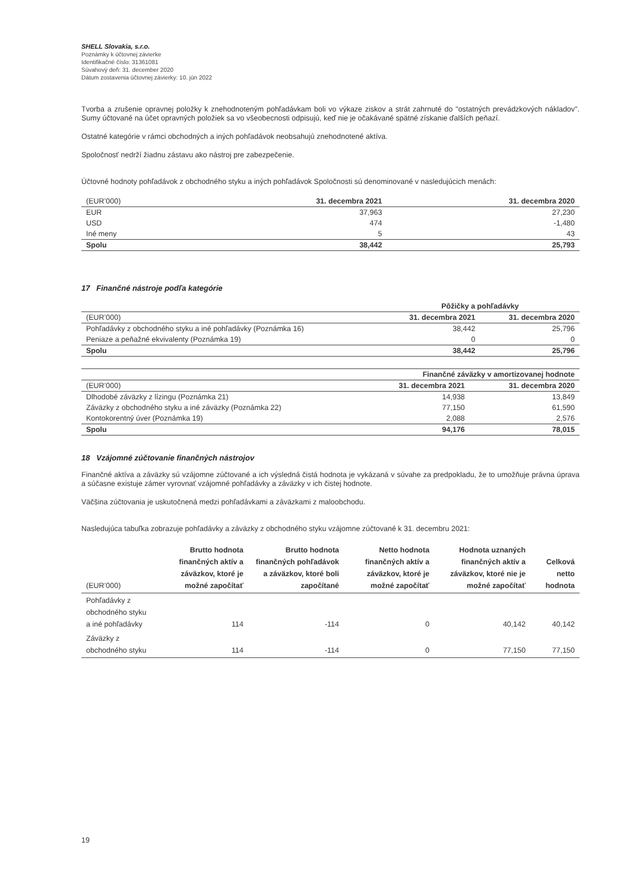SHELL Slovakia, s.r.o.
Poznámky k účtovnej závierke
Identifikačné číslo: 31361081
Súvahový deň: 31. december 2020
Dátum zostavenia účtovnej závierky: 10. jún 2022
Tvorba a zrušenie opravnej položky k znehodnoteným pohľadávkam boli vo výkaze ziskov a strát zahrnuté do "ostatných prevádzkových nákladov". Sumy účtované na účet opravných položiek sa vo všeobecnosti odpisujú, keď nie je očakávané spätné získanie ďalších peňazí.
Ostatné kategórie v rámci obchodných a iných pohľadávok neobsahujú znehodnotené aktíva.
Spoločnosť nedrží žiadnu zástavu ako nástroj pre zabezpečenie.
Účtovné hodnoty pohľadávok z obchodného styku a iných pohľadávok Spoločnosti sú denominované v nasledujúcich menách:
| (EUR’000) | 31. decembra 2021 | 31. decembra 2020 |
| EUR | 37,963 | 27,230 |
| USD | 474 | -1,480 |
| Iné meny | 5 | 43 |
| Spolu | 38,442 | 25,793 |
17 Finančné nástroje podľa kategórie
| | Pôžičky a pohľadávky | |
| (EUR’000) | 31. decembra 2021 | 31. decembra 2020 |
| Pohľadávky z obchodného styku a iné pohľadávky (Poznámka 16) | 38,442 | 25,796 |
| Peniaze a peňažné ekvivalenty (Poznámka 19) | 0 | 0 |
| Spolu | 38,442 | 25,796 |
| | Finančné záväzky v amortizovanej hodnote | |
| (EUR’000) | 31. decembra 2021 | 31. decembra 2020 |
| Dlhodobé záväzky z lízingu (Poznámka 21) | 14,938 | 13,849 |
| Záväzky z obchodného styku a iné záväzky (Poznámka 22) | 77,150 | 61,590 |
| Kontokorentný úver (Poznámka 19) | 2,088 | 2,576 |
| Spolu | 94,176 | 78,015 |
18 Vzájomné zúčtovanie finančných nástrojov
Finančné aktíva a záväzky sú vzájomne zúčtované a ich výsledná čistá hodnota je vykázaná v súvahe za predpokladu, že to umožňuje právna úprava a súčasne existuje zámer vyrovnať vzájomné pohľadávky a záväzky v ich čistej hodnote.
Väčšina zúčtovania je uskutočnená medzi pohľadávkami a záväzkami z maloobchodu.
Nasledujúca tabuľka zobrazuje pohľadávky a záväzky z obchodného styku vzájomne zúčtované k 31. decembru 2021:
| (EUR’000) | Brutto hodnota finančných aktív a záväzkov, ktoré je možné započítať | Brutto hodnota finančných pohľadávok a záväzkov, ktoré boli započítané | Netto hodnota finančných aktív a záväzkov, ktoré je možné započítať | Hodnota uznaných finančných aktív a záväzkov, ktoré nie je možné započítať | Celková netto hodnota |
| Pohľadávky z obchodného styku a iné pohľadávky | 114 | -114 | 0 | 40,142 | 40,142 |
| Záväzky z obchodného styku | 114 | -114 | 0 | 77,150 | 77,150 |
19